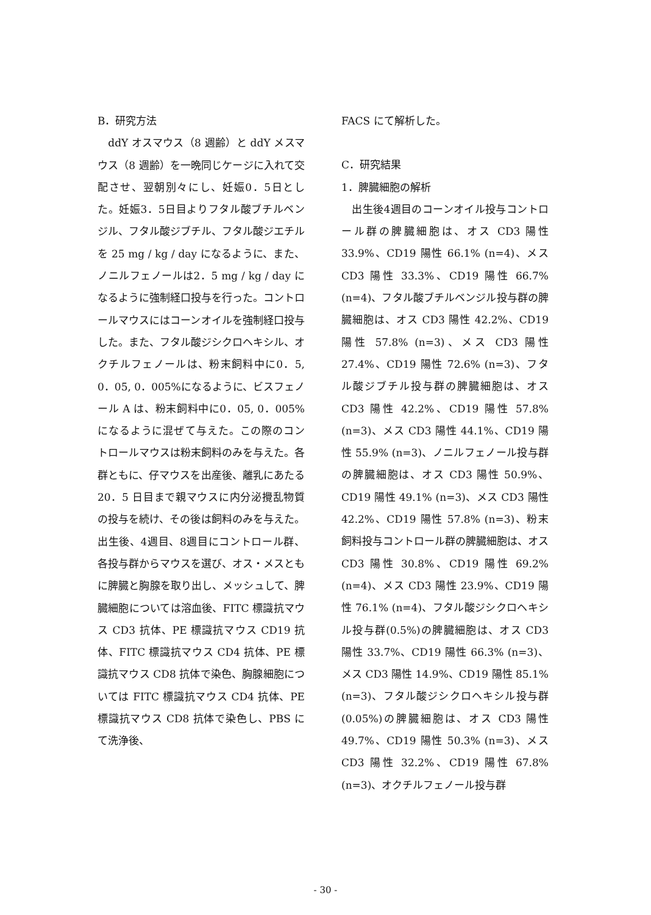B．研究方法
　ddY オスマウス（8 週齢）と ddY メスマウス（8 週齢）を一晩同じケージに入れて交配させ、翌朝別々にし、妊娠0．5日とした。妊娠3．5日目よりフタル酸ブチルベンジル、フタル酸ジブチル、フタル酸ジエチルを 25 mg / kg / day になるように、また、ノニルフェノールは2．5 mg / kg / day になるように強制経口投与を行った。コントロールマウスにはコーンオイルを強制経口投与した。また、フタル酸ジシクロヘキシル、オクチルフェノールは、粉末飼料中に0．5, 0．05, 0．005%になるように、ビスフェノール A は、粉末飼料中に0．05, 0．005%になるように混ぜて与えた。この際のコントロールマウスは粉末飼料のみを与えた。各群ともに、仔マウスを出産後、離乳にあたる 20．5 日目まで親マウスに内分泌攪乱物質の投与を続け、その後は飼料のみを与えた。出生後、4週目、8週目にコントロール群、各投与群からマウスを選び、オス・メスともに脾臓と胸腺を取り出し、メッシュして、脾臓細胞については溶血後、FITC 標識抗マウス CD3 抗体、PE 標識抗マウス CD19 抗体、FITC 標識抗マウス CD4 抗体、PE 標識抗マウス CD8 抗体で染色、胸腺細胞については FITC 標識抗マウス CD4 抗体、PE 標識抗マウス CD8 抗体で染色し、PBS にて洗浄後、
FACS にて解析した。
C．研究結果
1．脾臓細胞の解析
　出生後4週目のコーンオイル投与コントロール群の脾臓細胞は、オス CD3 陽性 33.9%、CD19 陽性 66.1% (n=4)、メス CD3 陽性 33.3%、CD19 陽性 66.7%(n=4)、フタル酸ブチルベンジル投与群の脾臓細胞は、オス CD3 陽性 42.2%、CD19 陽性 57.8% (n=3)、メス CD3 陽性 27.4%、CD19 陽性 72.6% (n=3)、フタル酸ジブチル投与群の脾臓細胞は、オス CD3 陽性 42.2%、CD19 陽性 57.8% (n=3)、メス CD3 陽性 44.1%、CD19 陽性 55.9% (n=3)、ノニルフェノール投与群の脾臓細胞は、オス CD3 陽性 50.9%、CD19 陽性 49.1% (n=3)、メス CD3 陽性 42.2%、CD19 陽性 57.8% (n=3)、粉末飼料投与コントロール群の脾臓細胞は、オス CD3 陽性 30.8%、CD19 陽性 69.2% (n=4)、メス CD3 陽性 23.9%、CD19 陽性 76.1% (n=4)、フタル酸ジシクロヘキシル投与群(0.5%)の脾臓細胞は、オス CD3 陽性 33.7%、CD19 陽性 66.3% (n=3)、メス CD3 陽性 14.9%、CD19 陽性 85.1% (n=3)、フタル酸ジシクロヘキシル投与群(0.05%)の脾臓細胞は、オス CD3 陽性 49.7%、CD19 陽性 50.3% (n=3)、メス CD3 陽性 32.2%、CD19 陽性 67.8% (n=3)、オクチルフェノール投与群
- 30 -